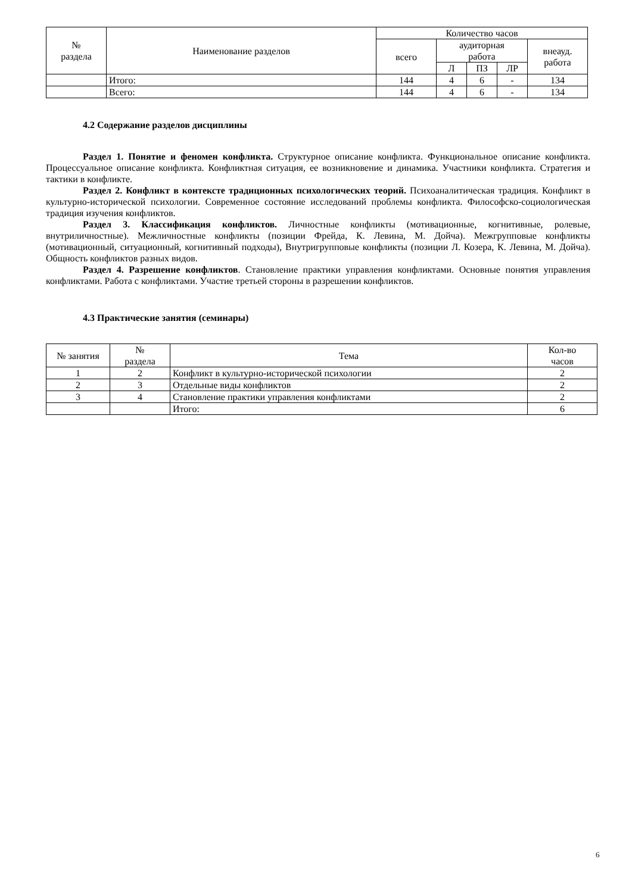| № раздела | Наименование разделов | Количество часов | | | | |
| --- | --- | --- | --- | --- | --- | --- |
| | | всего | аудиторная работа | | | внеауд. работа |
| | | | Л | ПЗ | ЛР | |
| | Итого: | 144 | 4 | 6 | - | 134 |
| | Всего: | 144 | 4 | 6 | - | 134 |
4.2 Содержание разделов дисциплины
Раздел 1. Понятие и феномен конфликта. Структурное описание конфликта. Функциональное описание конфликта. Процессуальное описание конфликта. Конфликтная ситуация, ее возникновение и динамика. Участники конфликта. Стратегия и тактики в конфликте.
Раздел 2. Конфликт в контексте традиционных психологических теорий. Психоаналитическая традиция. Конфликт в культурно-исторической психологии. Современное состояние исследований проблемы конфликта. Философско-социологическая традиция изучения конфликтов.
Раздел 3. Классификация конфликтов. Личностные конфликты (мотивационные, когнитивные, ролевые, внутриличностные). Межличностные конфликты (позиции Фрейда, К. Левина, М. Дойча). Межгрупповые конфликты (мотивационный, ситуационный, когнитивный подходы), Внутригрупповые конфликты (позиции Л. Козера, К. Левина, М. Дойча). Общность конфликтов разных видов.
Раздел 4. Разрешение конфликтов. Становление практики управления конфликтами. Основные понятия управления конфликтами. Работа с конфликтами. Участие третьей стороны в разрешении конфликтов.
4.3 Практические занятия (семинары)
| № занятия | № раздела | Тема | Кол-во часов |
| --- | --- | --- | --- |
| 1 | 2 | Конфликт в культурно-исторической психологии | 2 |
| 2 | 3 | Отдельные виды конфликтов | 2 |
| 3 | 4 | Становление практики управления конфликтами | 2 |
| | | Итого: | 6 |
6